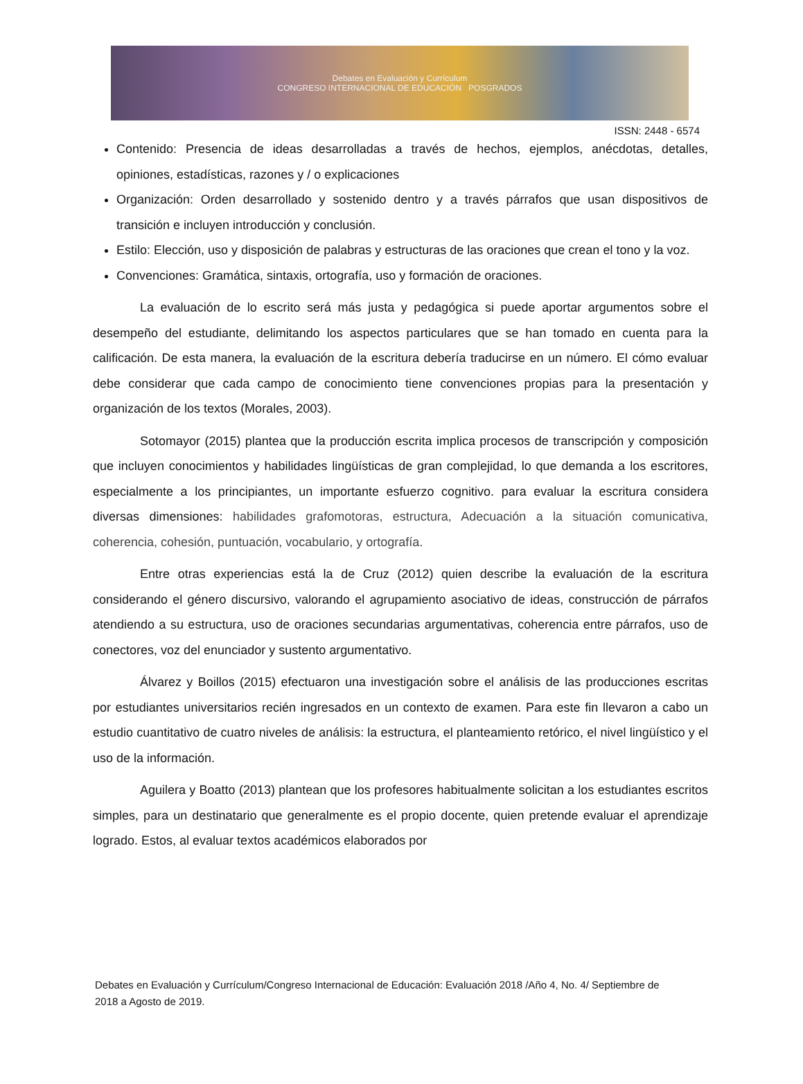Debates en Evaluación y Currículum
CONGRESO INTERNACIONAL DE EDUCACIÓN POSGRADOS
ISSN: 2448 - 6574
Contenido: Presencia de ideas desarrolladas a través de hechos, ejemplos, anécdotas, detalles, opiniones, estadísticas, razones y / o explicaciones
Organización: Orden desarrollado y sostenido dentro y a través párrafos que usan dispositivos de transición e incluyen introducción y conclusión.
Estilo: Elección, uso y disposición de palabras y estructuras de las oraciones que crean el tono y la voz.
Convenciones: Gramática, sintaxis, ortografía, uso y formación de oraciones.
La evaluación de lo escrito será más justa y pedagógica si puede aportar argumentos sobre el desempeño del estudiante, delimitando los aspectos particulares que se han tomado en cuenta para la calificación. De esta manera, la evaluación de la escritura debería traducirse en un número. El cómo evaluar debe considerar que cada campo de conocimiento tiene convenciones propias para la presentación y organización de los textos (Morales, 2003).
Sotomayor (2015) plantea que la producción escrita implica procesos de transcripción y composición que incluyen conocimientos y habilidades lingüísticas de gran complejidad, lo que demanda a los escritores, especialmente a los principiantes, un importante esfuerzo cognitivo. para evaluar la escritura considera diversas dimensiones: habilidades grafomotoras, estructura, Adecuación a la situación comunicativa, coherencia, cohesión, puntuación, vocabulario, y ortografía.
Entre otras experiencias está la de Cruz (2012) quien describe la evaluación de la escritura considerando el género discursivo, valorando el agrupamiento asociativo de ideas, construcción de párrafos atendiendo a su estructura, uso de oraciones secundarias argumentativas, coherencia entre párrafos, uso de conectores, voz del enunciador y sustento argumentativo.
Álvarez y Boillos (2015) efectuaron una investigación sobre el análisis de las producciones escritas por estudiantes universitarios recién ingresados en un contexto de examen. Para este fin llevaron a cabo un estudio cuantitativo de cuatro niveles de análisis: la estructura, el planteamiento retórico, el nivel lingüístico y el uso de la información.
Aguilera y Boatto (2013) plantean que los profesores habitualmente solicitan a los estudiantes escritos simples, para un destinatario que generalmente es el propio docente, quien pretende evaluar el aprendizaje logrado. Estos, al evaluar textos académicos elaborados por
Debates en Evaluación y Currículum/Congreso Internacional de Educación: Evaluación 2018 /Año 4, No. 4/ Septiembre de 2018 a Agosto de 2019.